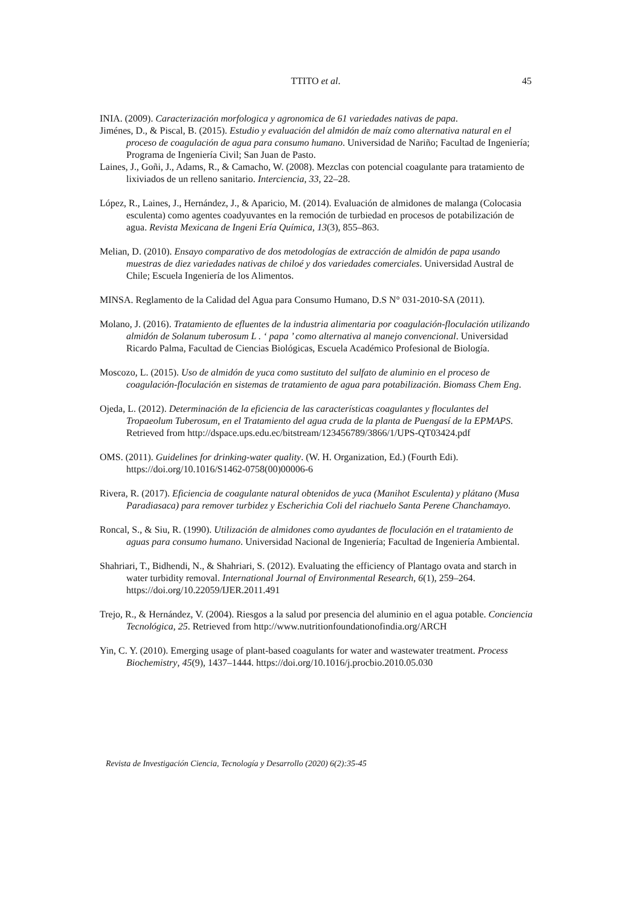TTITO et al.
45
INIA. (2009). Caracterización morfologica y agronomica de 61 variedades nativas de papa.
Jiménes, D., & Piscal, B. (2015). Estudio y evaluación del almidón de maíz como alternativa natural en el proceso de coagulación de agua para consumo humano. Universidad de Nariño; Facultad de Ingeniería; Programa de Ingeniería Civil; San Juan de Pasto.
Laines, J., Goñi, J., Adams, R., & Camacho, W. (2008). Mezclas con potencial coagulante para tratamiento de lixiviados de un relleno sanitario. Interciencia, 33, 22–28.
López, R., Laines, J., Hernández, J., & Aparicio, M. (2014). Evaluación de almidones de malanga (Colocasia esculenta) como agentes coadyuvantes en la remoción de turbiedad en procesos de potabilización de agua. Revista Mexicana de Ingeni Ería Química, 13(3), 855–863.
Melian, D. (2010). Ensayo comparativo de dos metodologías de extracción de almidón de papa usando muestras de diez variedades nativas de chiloé y dos variedades comerciales. Universidad Austral de Chile; Escuela Ingeniería de los Alimentos.
MINSA. Reglamento de la Calidad del Agua para Consumo Humano, D.S N° 031-2010-SA (2011).
Molano, J. (2016). Tratamiento de efluentes de la industria alimentaria por coagulación-floculación utilizando almidón de Solanum tuberosum L . ‘ papa ’ como alternativa al manejo convencional. Universidad Ricardo Palma, Facultad de Ciencias Biológicas, Escuela Académico Profesional de Biología.
Moscozo, L. (2015). Uso de almidón de yuca como sustituto del sulfato de aluminio en el proceso de coagulación-floculación en sistemas de tratamiento de agua para potabilización. Biomass Chem Eng.
Ojeda, L. (2012). Determinación de la eficiencia de las características coagulantes y floculantes del Tropaeolum Tuberosum, en el Tratamiento del agua cruda de la planta de Puengasí de la EPMAPS. Retrieved from http://dspace.ups.edu.ec/bitstream/123456789/3866/1/UPS-QT03424.pdf
OMS. (2011). Guidelines for drinking-water quality. (W. H. Organization, Ed.) (Fourth Edi). https://doi.org/10.1016/S1462-0758(00)00006-6
Rivera, R. (2017). Eficiencia de coagulante natural obtenidos de yuca (Manihot Esculenta) y plátano (Musa Paradiasaca) para remover turbidez y Escherichia Coli del riachuelo Santa Perene Chanchamayo.
Roncal, S., & Siu, R. (1990). Utilización de almidones como ayudantes de floculación en el tratamiento de aguas para consumo humano. Universidad Nacional de Ingeniería; Facultad de Ingeniería Ambiental.
Shahriari, T., Bidhendi, N., & Shahriari, S. (2012). Evaluating the efficiency of Plantago ovata and starch in water turbidity removal. International Journal of Environmental Research, 6(1), 259–264. https://doi.org/10.22059/IJER.2011.491
Trejo, R., & Hernández, V. (2004). Riesgos a la salud por presencia del aluminio en el agua potable. Conciencia Tecnológica, 25. Retrieved from http://www.nutritionfoundationofindia.org/ARCH
Yin, C. Y. (2010). Emerging usage of plant-based coagulants for water and wastewater treatment. Process Biochemistry, 45(9), 1437–1444. https://doi.org/10.1016/j.procbio.2010.05.030
Revista de Investigación Ciencia, Tecnología y Desarrollo (2020) 6(2):35-45